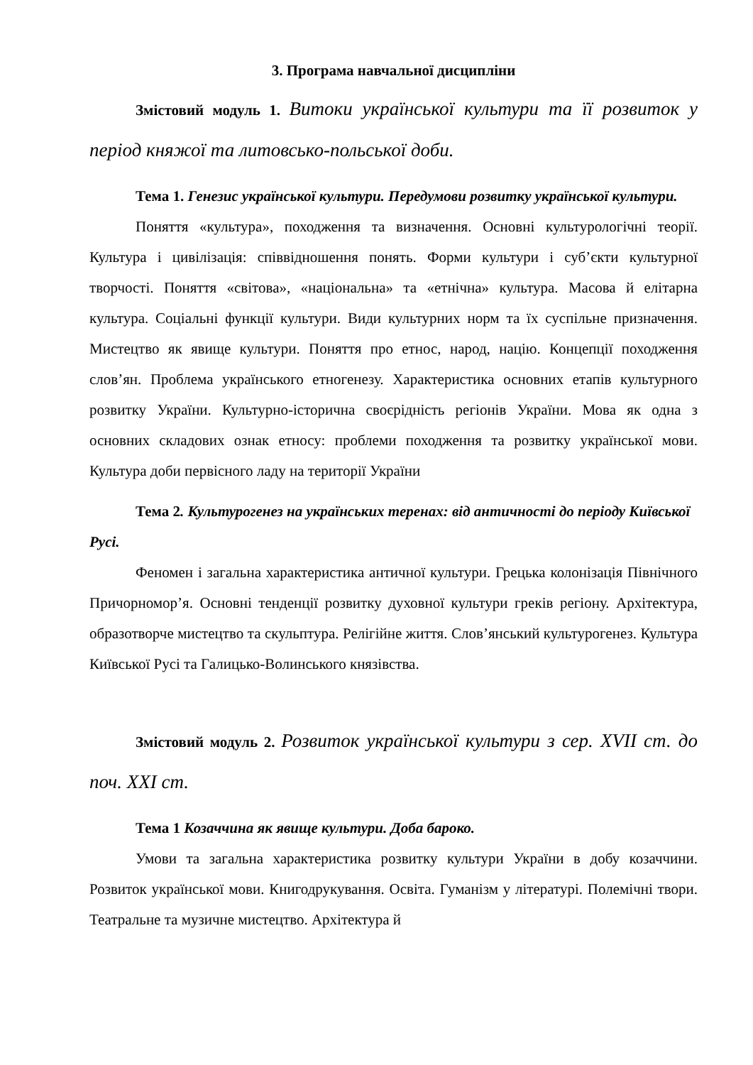3. Програма навчальної дисципліни
Змістовий модуль 1. Витоки української культури та її розвиток у період княжої та литовсько-польської доби.
Тема 1. Генезис української культури. Передумови розвитку української культури.
Поняття «культура», походження та визначення. Основні культурологічні теорії. Культура і цивілізація: співвідношення понять. Форми культури і суб’єкти культурної творчості. Поняття «світова», «національна» та «етнічна» культура. Масова й елітарна культура. Соціальні функції культури. Види культурних норм та їх суспільне призначення. Мистецтво як явище культури. Поняття про етнос, народ, націю. Концепції походження слов’ян. Проблема українського етногенезу. Характеристика основних етапів культурного розвитку України. Культурно-історична своєрідність регіонів України. Мова як одна з основних складових ознак етносу: проблеми походження та розвитку української мови. Культура доби первісного ладу на території України
Тема 2. Культурогенез на українських теренах: від античності до періоду Київської Русі.
Феномен і загальна характеристика античної культури. Грецька колонізація Північного Причорномор’я. Основні тенденції розвитку духовної культури греків регіону. Архітектура, образотворче мистецтво та скульптура. Релігійне життя. Слов’янський культурогенез. Культура Київської Русі та Галицько-Волинського князівства.
Змістовий модуль 2. Розвиток української культури з сер. XVII ст. до поч. XXI ст.
Тема 1 Козаччина як явище культури. Доба бароко.
Умови та загальна характеристика розвитку культури України в добу козаччини. Розвиток української мови. Книгодрукування. Освіта. Гуманізм у літературі. Полемічні твори. Театральне та музичне мистецтво. Архітектура й